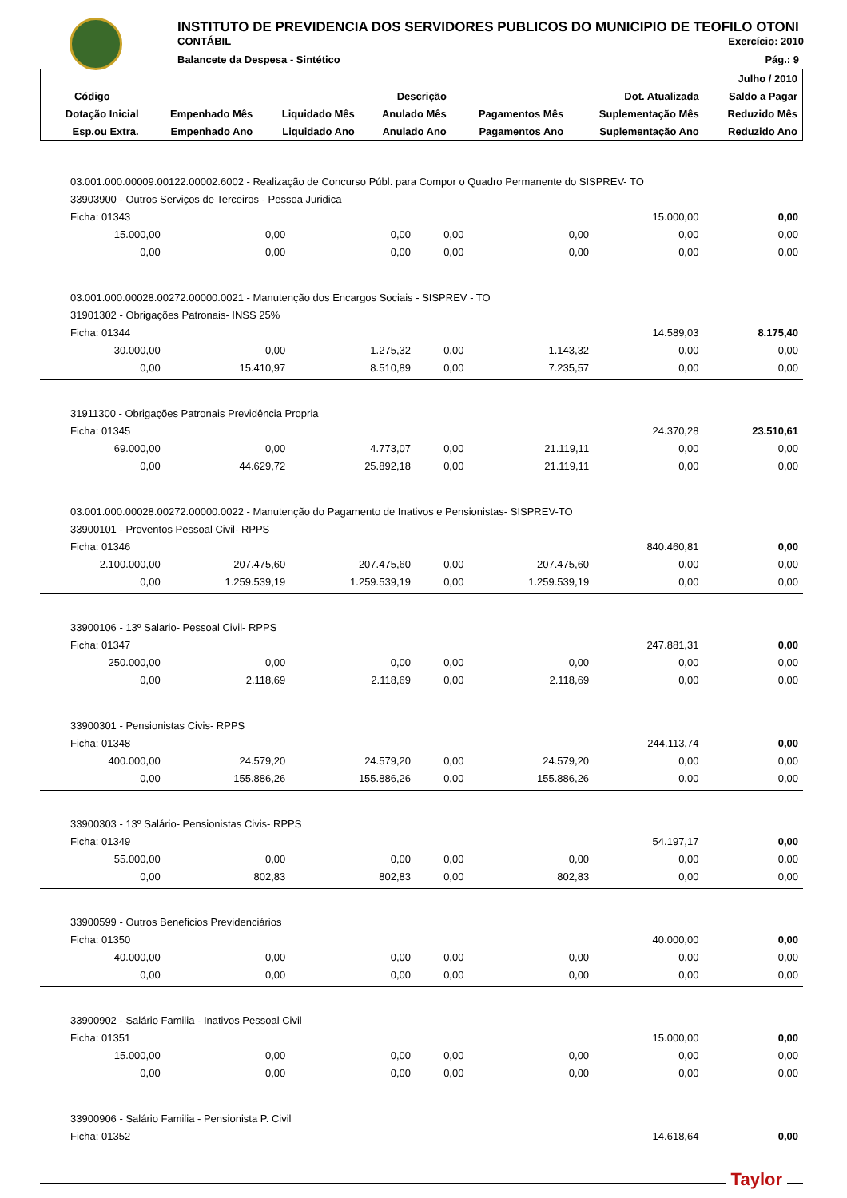INSTITUTO DE PREVIDENCIA DOS SERVIDORES PUBLICOS DO MUNICIPIO DE TEOFILO OTONI
CONTÁBIL Exercício: 2010
Balancete da Despesa - Sintético Pág.: 9
| | | | | | | Julho / 2010 |
| --- | --- | --- | --- | --- | --- | --- |
| Código | Descrição | | | | Dot. Atualizada | Saldo a Pagar |
| Dotação Inicial | Empenhado Mês | Liquidado Mês | Anulado Mês | Pagamentos Mês | Suplementação Mês | Reduzido Mês |
| Esp.ou Extra. | Empenhado Ano | Liquidado Ano | Anulado Ano | Pagamentos Ano | Suplementação Ano | Reduzido Ano |
| 03.001.000.00009.00122.00002.6002 - Realização de Concurso Públ. para Compor o Quadro Permanente do SISPREV- TO | | | | | | |
| 33903900 - Outros Serviços de Terceiros - Pessoa Juridica | | | | | | |
| Ficha: 01343 | | | | | 15.000,00 | 0,00 |
| 15.000,00 | 0,00 | 0,00 | 0,00 | 0,00 | 0,00 | 0,00 |
| 0,00 | 0,00 | 0,00 | 0,00 | 0,00 | 0,00 | 0,00 |
| 03.001.000.00028.00272.00000.0021 - Manutenção dos Encargos Sociais - SISPREV - TO | | | | | | |
| 31901302 - Obrigações Patronais- INSS 25% | | | | | | |
| Ficha: 01344 | | | | | 14.589,03 | 8.175,40 |
| 30.000,00 | 0,00 | 1.275,32 | 0,00 | 1.143,32 | 0,00 | 0,00 |
| 0,00 | 15.410,97 | 8.510,89 | 0,00 | 7.235,57 | 0,00 | 0,00 |
| 31911300 - Obrigações Patronais Previdência Propria | | | | | | |
| Ficha: 01345 | | | | | 24.370,28 | 23.510,61 |
| 69.000,00 | 0,00 | 4.773,07 | 0,00 | 21.119,11 | 0,00 | 0,00 |
| 0,00 | 44.629,72 | 25.892,18 | 0,00 | 21.119,11 | 0,00 | 0,00 |
| 03.001.000.00028.00272.00000.0022 - Manutenção do Pagamento de Inativos e Pensionistas- SISPREV-TO | | | | | | |
| 33900101 - Proventos Pessoal Civil- RPPS | | | | | | |
| Ficha: 01346 | | | | | 840.460,81 | 0,00 |
| 2.100.000,00 | 207.475,60 | 207.475,60 | 0,00 | 207.475,60 | 0,00 | 0,00 |
| 0,00 | 1.259.539,19 | 1.259.539,19 | 0,00 | 1.259.539,19 | 0,00 | 0,00 |
| 33900106 - 13º Salario- Pessoal Civil- RPPS | | | | | | |
| Ficha: 01347 | | | | | 247.881,31 | 0,00 |
| 250.000,00 | 0,00 | 0,00 | 0,00 | 0,00 | 0,00 | 0,00 |
| 0,00 | 2.118,69 | 2.118,69 | 0,00 | 2.118,69 | 0,00 | 0,00 |
| 33900301 - Pensionistas Civis- RPPS | | | | | | |
| Ficha: 01348 | | | | | 244.113,74 | 0,00 |
| 400.000,00 | 24.579,20 | 24.579,20 | 0,00 | 24.579,20 | 0,00 | 0,00 |
| 0,00 | 155.886,26 | 155.886,26 | 0,00 | 155.886,26 | 0,00 | 0,00 |
| 33900303 - 13º Salário- Pensionistas Civis- RPPS | | | | | | |
| Ficha: 01349 | | | | | 54.197,17 | 0,00 |
| 55.000,00 | 0,00 | 0,00 | 0,00 | 0,00 | 0,00 | 0,00 |
| 0,00 | 802,83 | 802,83 | 0,00 | 802,83 | 0,00 | 0,00 |
| 33900599 - Outros Beneficios Previdenciários | | | | | | |
| Ficha: 01350 | | | | | 40.000,00 | 0,00 |
| 40.000,00 | 0,00 | 0,00 | 0,00 | 0,00 | 0,00 | 0,00 |
| 0,00 | 0,00 | 0,00 | 0,00 | 0,00 | 0,00 | 0,00 |
| 33900902 - Salário Familia - Inativos Pessoal Civil | | | | | | |
| Ficha: 01351 | | | | | 15.000,00 | 0,00 |
| 15.000,00 | 0,00 | 0,00 | 0,00 | 0,00 | 0,00 | 0,00 |
| 0,00 | 0,00 | 0,00 | 0,00 | 0,00 | 0,00 | 0,00 |
| 33900906 - Salário Familia - Pensionista P. Civil | | | | | | |
| Ficha: 01352 | | | | | 14.618,64 | 0,00 |
Taylor